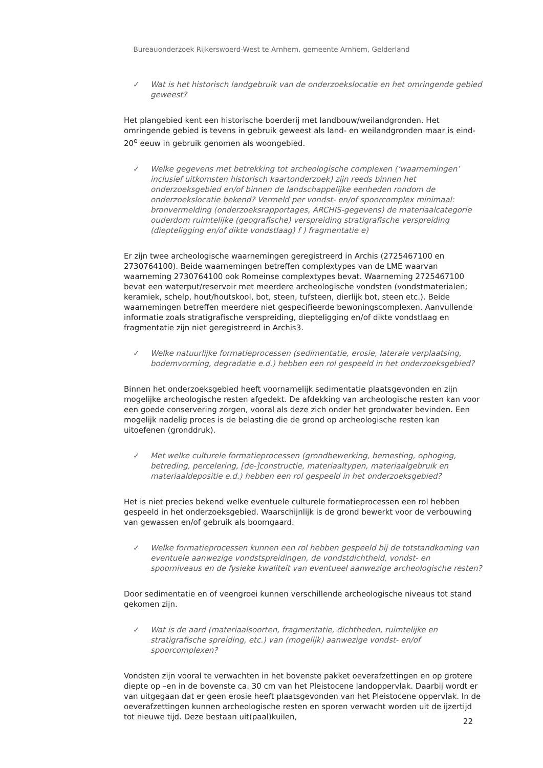Bureauonderzoek Rijkerswoerd-West te Arnhem, gemeente Arnhem, Gelderland
✓ Wat is het historisch landgebruik van de onderzoekslocatie en het omringende gebied geweest?
Het plangebied kent een historische boerderij met landbouw/weilandgronden. Het omringende gebied is tevens in gebruik geweest als land- en weilandgronden maar is eind- 20<sup>e</sup> eeuw in gebruik genomen als woongebied.
✓ Welke gegevens met betrekking tot archeologische complexen (‘waarnemingen’ inclusief uitkomsten historisch kaartonderzoek) zijn reeds binnen het onderzoeksgebied en/of binnen de landschappelijke eenheden rondom de onderzoekslocatie bekend? Vermeld per vondst- en/of spoorcomplex minimaal: bronvermelding (onderzoeksrapportages, ARCHIS-gegevens) de materiaalcategorie ouderdom ruimtelijke (geografische) verspreiding stratigrafische verspreiding (diepteligging en/of dikte vondstlaag) f ) fragmentatie e)
Er zijn twee archeologische waarnemingen geregistreerd in Archis (2725467100 en 2730764100). Beide waarnemingen betreffen complextypes van de LME waarvan waarneming 2730764100 ook Romeinse complextypes bevat. Waarneming 2725467100 bevat een waterput/reservoir met meerdere archeologische vondsten (vondstmaterialen; keramiek, schelp, hout/houtskool, bot, steen, tufsteen, dierlijk bot, steen etc.). Beide waarnemingen betreffen meerdere niet gespecifieerde bewoningscomplexen. Aanvullende informatie zoals stratigrafische verspreiding, diepteligging en/of dikte vondstlaag en fragmentatie zijn niet geregistreerd in Archis3.
✓ Welke natuurlijke formatieprocessen (sedimentatie, erosie, laterale verplaatsing, bodemvorming, degradatie e.d.) hebben een rol gespeeld in het onderzoeksgebied?
Binnen het onderzoeksgebied heeft voornamelijk sedimentatie plaatsgevonden en zijn mogelijke archeologische resten afgedekt. De afdekking van archeologische resten kan voor een goede conservering zorgen, vooral als deze zich onder het grondwater bevinden. Een mogelijk nadelig proces is de belasting die de grond op archeologische resten kan uitoefenen (gronddruk).
✓ Met welke culturele formatieprocessen (grondbewerking, bemesting, ophoging, betreding, percelering, [de-]constructie, materiaaltypen, materiaalgebruik en materiaaldepositie e.d.) hebben een rol gespeeld in het onderzoeksgebied?
Het is niet precies bekend welke eventuele culturele formatieprocessen een rol hebben gespeeld in het onderzoeksgebied. Waarschijnlijk is de grond bewerkt voor de verbouwing van gewassen en/of gebruik als boomgaard.
✓ Welke formatieprocessen kunnen een rol hebben gespeeld bij de totstandkoming van eventuele aanwezige vondstspreidingen, de vondstdichtheid, vondst- en spoorniveaus en de fysieke kwaliteit van eventueel aanwezige archeologische resten?
Door sedimentatie en of veengroei kunnen verschillende archeologische niveaus tot stand gekomen zijn.
✓ Wat is de aard (materiaalsoorten, fragmentatie, dichtheden, ruimtelijke en stratigrafische spreiding, etc.) van (mogelijk) aanwezige vondst- en/of spoorcomplexen?
Vondsten zijn vooral te verwachten in het bovenste pakket oeverafzettingen en op grotere diepte op –en in de bovenste ca. 30 cm van het Pleistocene landoppervlak. Daarbij wordt er van uitgegaan dat er geen erosie heeft plaatsgevonden van het Pleistocene oppervlak. In de oeverafzettingen kunnen archeologische resten en sporen verwacht worden uit de ijzertijd tot nieuwe tijd. Deze bestaan uit(paal)kuilen,
22